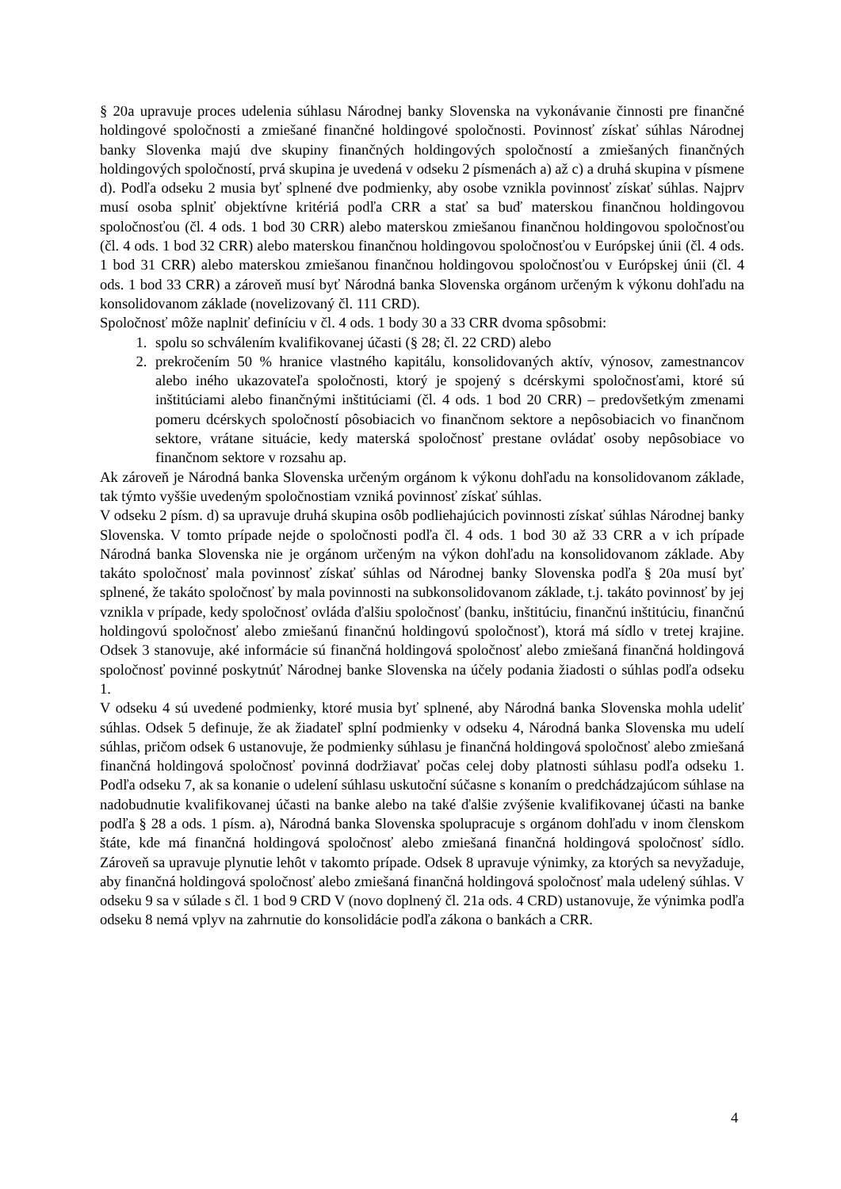§ 20a upravuje proces udelenia súhlasu Národnej banky Slovenska na vykonávanie činnosti pre finančné holdingové spoločnosti a zmiešané finančné holdingové spoločnosti. Povinnosť získať súhlas Národnej banky Slovenka majú dve skupiny finančných holdingových spoločností a zmiešaných finančných holdingových spoločností, prvá skupina je uvedená v odseku 2 písmenách a) až c) a druhá skupina v písmene d). Podľa odseku 2 musia byť splnené dve podmienky, aby osobe vznikla povinnosť získať súhlas. Najprv musí osoba splniť objektívne kritériá podľa CRR a stať sa buď materskou finančnou holdingovou spoločnosťou (čl. 4 ods. 1 bod 30 CRR) alebo materskou zmiešanou finančnou holdingovou spoločnosťou (čl. 4 ods. 1 bod 32 CRR) alebo materskou finančnou holdingovou spoločnosťou v Európskej únii (čl. 4 ods. 1 bod 31 CRR) alebo materskou zmiešanou finančnou holdingovou spoločnosťou v Európskej únii (čl. 4 ods. 1 bod 33 CRR) a zároveň musí byť Národná banka Slovenska orgánom určeným k výkonu dohľadu na konsolidovanom základe (novelizovaný čl. 111 CRD).
Spoločnosť môže naplniť definíciu v čl. 4 ods. 1 body 30 a 33 CRR dvoma spôsobmi:
1. spolu so schválením kvalifikovanej účasti (§ 28; čl. 22 CRD) alebo
2. prekročením 50 % hranice vlastného kapitálu, konsolidovaných aktív, výnosov, zamestnancov alebo iného ukazovateľa spoločnosti, ktorý je spojený s dcérskymi spoločnosťami, ktoré sú inštitúciami alebo finančnými inštitúciami (čl. 4 ods. 1 bod 20 CRR) – predovšetkým zmenami pomeru dcérskych spoločností pôsobiacich vo finančnom sektore a nepôsobiacich vo finančnom sektore, vrátane situácie, kedy materská spoločnosť prestane ovládať osoby nepôsobiace vo finančnom sektore v rozsahu ap.
Ak zároveň je Národná banka Slovenska určeným orgánom k výkonu dohľadu na konsolidovanom základe, tak týmto vyššie uvedeným spoločnostiam vzniká povinnosť získať súhlas.
V odseku 2 písm. d) sa upravuje druhá skupina osôb podliehajúcich povinnosti získať súhlas Národnej banky Slovenska. V tomto prípade nejde o spoločnosti podľa čl. 4 ods. 1 bod 30 až 33 CRR a v ich prípade Národná banka Slovenska nie je orgánom určeným na výkon dohľadu na konsolidovanom základe. Aby takáto spoločnosť mala povinnosť získať súhlas od Národnej banky Slovenska podľa § 20a musí byť splnené, že takáto spoločnosť by mala povinnosti na subkonsolidovanom základe, t.j. takáto povinnosť by jej vznikla v prípade, kedy spoločnosť ovláda ďalšiu spoločnosť (banku, inštitúciu, finančnú inštitúciu, finančnú holdingovú spoločnosť alebo zmiešanú finančnú holdingovú spoločnosť), ktorá má sídlo v tretej krajine. Odsek 3 stanovuje, aké informácie sú finančná holdingová spoločnosť alebo zmiešaná finančná holdingová spoločnosť povinné poskytnúť Národnej banke Slovenska na účely podania žiadosti o súhlas podľa odseku 1.
V odseku 4 sú uvedené podmienky, ktoré musia byť splnené, aby Národná banka Slovenska mohla udeliť súhlas. Odsek 5 definuje, že ak žiadateľ splní podmienky v odseku 4, Národná banka Slovenska mu udelí súhlas, pričom odsek 6 ustanovuje, že podmienky súhlasu je finančná holdingová spoločnosť alebo zmiešaná finančná holdingová spoločnosť povinná dodržiavať počas celej doby platnosti súhlasu podľa odseku 1. Podľa odseku 7, ak sa konanie o udelení súhlasu uskutoční súčasne s konaním o predchádzajúcom súhlase na nadobudnutie kvalifikovanej účasti na banke alebo na také ďalšie zvýšenie kvalifikovanej účasti na banke podľa § 28 a ods. 1 písm. a), Národná banka Slovenska spolupracuje s orgánom dohľadu v inom členskom štáte, kde má finančná holdingová spoločnosť alebo zmiešaná finančná holdingová spoločnosť sídlo. Zároveň sa upravuje plynutie lehôt v takomto prípade. Odsek 8 upravuje výnimky, za ktorých sa nevyžaduje, aby finančná holdingová spoločnosť alebo zmiešaná finančná holdingová spoločnosť mala udelený súhlas. V odseku 9 sa v súlade s čl. 1 bod 9 CRD V (novo doplnený čl. 21a ods. 4 CRD) ustanovuje, že výnimka podľa odseku 8 nemá vplyv na zahrnutie do konsolidácie podľa zákona o bankách a CRR.
4